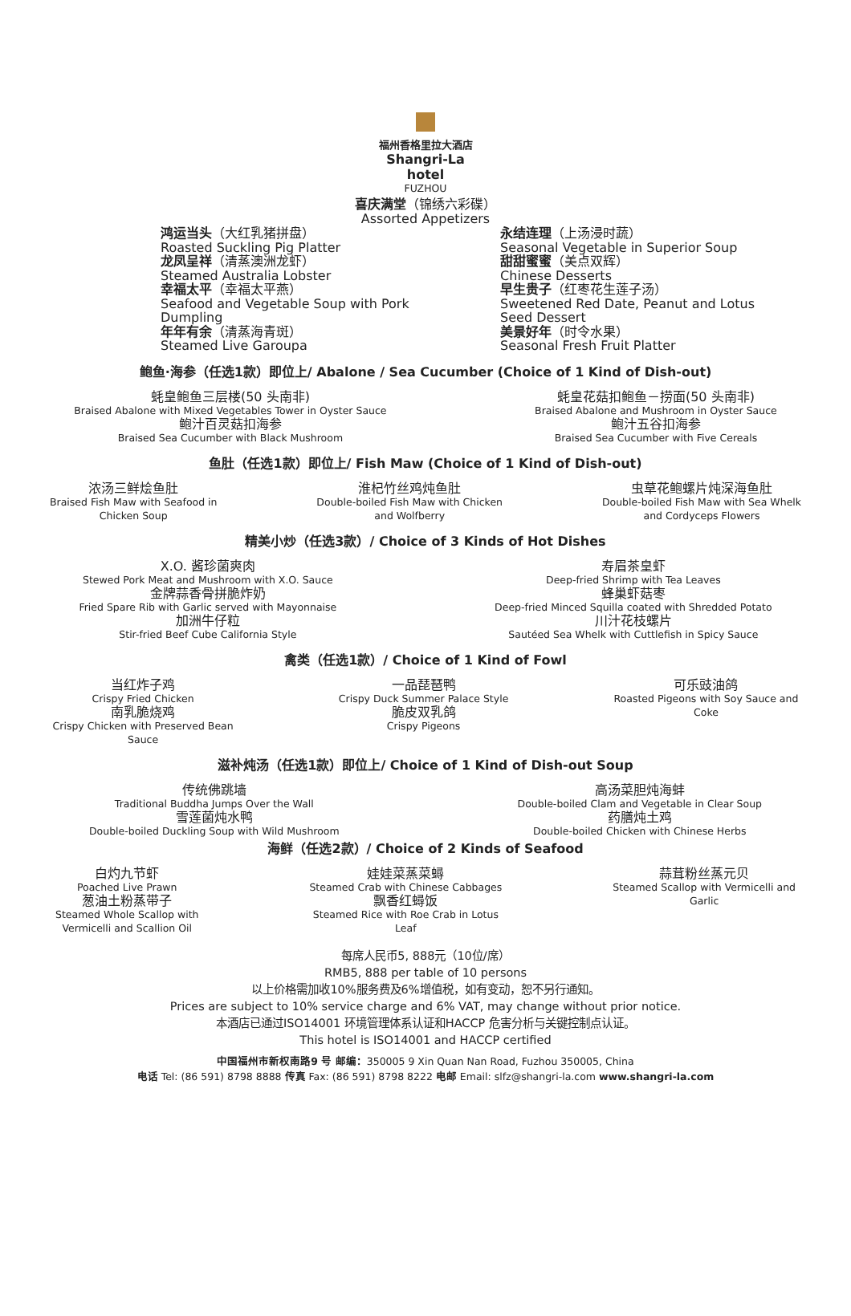福州香格里拉大酒店
Shangri-La hotel
FUZHOU
喜庆满堂（锦绣六彩碟）
Assorted Appetizers
鸿运当头（大红乳猪拼盘）
Roasted Suckling Pig Platter
龙凤呈祥（清蒸澳洲龙虾）
Steamed Australia Lobster
幸福太平（幸福太平燕）
Seafood and Vegetable Soup with Pork
Dumpling
年年有余（清蒸海青斑）
Steamed Live Garoupa
永结连理（上汤浸时蔬）
Seasonal Vegetable in Superior Soup
甜甜蜜蜜（美点双辉）
Chinese Desserts
早生贵子（红枣花生莲子汤）
Sweetened Red Date, Peanut and Lotus
Seed Dessert
美景好年（时令水果）
Seasonal Fresh Fruit Platter
鲍鱼·海参（任选1款）即位上/ Abalone / Sea Cucumber (Choice of 1 Kind of Dish-out)
蚝皇鲍鱼三层楼(50 头南非)
Braised Abalone with Mixed Vegetables Tower in Oyster Sauce
鲍汁百灵菇扣海参
Braised Sea Cucumber with Black Mushroom
蚝皇花菇扣鲍鱼－捞面(50 头南非)
Braised Abalone and Mushroom in Oyster Sauce
鲍汁五谷扣海参
Braised Sea Cucumber with Five Cereals
鱼肚（任选1款）即位上/ Fish Maw (Choice of 1 Kind of Dish-out)
浓汤三鲜烩鱼肚
Braised Fish Maw with Seafood in
Chicken Soup
淮杞竹丝鸡炖鱼肚
Double-boiled Fish Maw with Chicken
and Wolfberry
虫草花鲍螺片炖深海鱼肚
Double-boiled Fish Maw with Sea Whelk
and Cordyceps Flowers
精美小炒（任选3款）/ Choice of 3 Kinds of Hot Dishes
X.O. 酱珍菌爽肉
Stewed Pork Meat and Mushroom with X.O. Sauce
金牌蒜香骨拼脆炸奶
Fried Spare Rib with Garlic served with Mayonnaise
加洲牛仔粒
Stir-fried Beef Cube California Style
寿眉茶皇虾
Deep-fried Shrimp with Tea Leaves
蜂巢虾菇枣
Deep-fried Minced Squilla coated with Shredded Potato
川汁花枝螺片
Sautéed Sea Whelk with Cuttlefish in Spicy Sauce
禽类（任选1款）/ Choice of 1 Kind of Fowl
当红炸子鸡
Crispy Fried Chicken
南乳脆烧鸡
Crispy Chicken with Preserved Bean
Sauce
一品琵琶鸭
Crispy Duck Summer Palace Style
脆皮双乳鸽
Crispy Pigeons
可乐豉油鸽
Roasted Pigeons with Soy Sauce and
Coke
滋补炖汤（任选1款）即位上/ Choice of 1 Kind of Dish-out Soup
传统佛跳墙
Traditional Buddha Jumps Over the Wall
雪莲菌炖水鸭
Double-boiled Duckling Soup with Wild Mushroom
高汤菜胆炖海蚌
Double-boiled Clam and Vegetable in Clear Soup
药膳炖土鸡
Double-boiled Chicken with Chinese Herbs
海鲜（任选2款）/ Choice of 2 Kinds of Seafood
白灼九节虾
Poached Live Prawn
葱油土粉蒸带子
Steamed Whole Scallop with
Vermicelli and Scallion Oil
娃娃菜蒸菜蟳
Steamed Crab with Chinese Cabbages
飘香红蟳饭
Steamed Rice with Roe Crab in Lotus
Leaf
蒜茸粉丝蒸元贝
Steamed Scallop with Vermicelli and
Garlic
每席人民币5, 888元（10位/席）
RMB5, 888 per table of 10 persons
以上价格需加收10%服务费及6%增值税，如有变动，恕不另行通知。
Prices are subject to 10% service charge and 6% VAT, may change without prior notice.
本酒店已通过ISO14001 环境管理体系认证和HACCP 危害分析与关键控制点认证。
This hotel is ISO14001 and HACCP certified
中国福州市新权南路9 号 邮编：350005 9 Xin Quan Nan Road, Fuzhou 350005, China
电话 Tel: (86 591) 8798 8888 传真 Fax: (86 591) 8798 8222 电邮 Email: slfz@shangri-la.com www.shangri-la.com